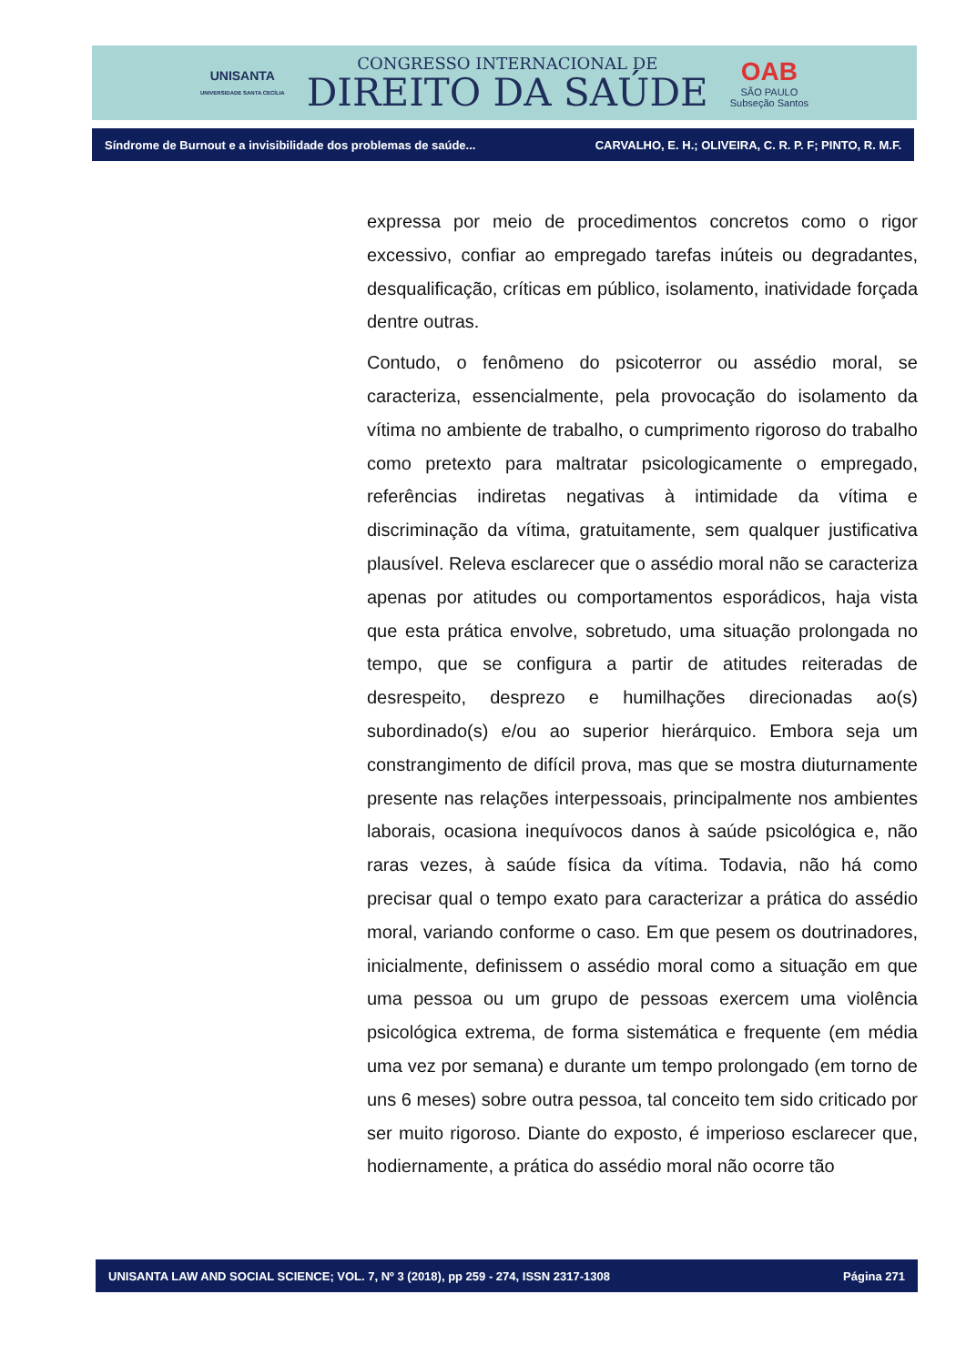UNISANTA
UNIVERSIDADE SANTA CECÍLIA
CONGRESSO INTERNACIONAL DE
DIREITO DA SAÚDE
OAB
SÃO PAULO
Subseção Santos
Síndrome de Burnout e a invisibilidade dos problemas de saúde... CARVALHO, E. H.; OLIVEIRA, C. R. P. F; PINTO, R. M.F.
expressa por meio de procedimentos concretos como o rigor excessivo, confiar ao empregado tarefas inúteis ou degradantes, desqualificação, críticas em público, isolamento, inatividade forçada dentre outras.
Contudo, o fenômeno do psicoterror ou assédio moral, se caracteriza, essencialmente, pela provocação do isolamento da vítima no ambiente de trabalho, o cumprimento rigoroso do trabalho como pretexto para maltratar psicologicamente o empregado, referências indiretas negativas à intimidade da vítima e discriminação da vítima, gratuitamente, sem qualquer justificativa plausível. Releva esclarecer que o assédio moral não se caracteriza apenas por atitudes ou comportamentos esporádicos, haja vista que esta prática envolve, sobretudo, uma situação prolongada no tempo, que se configura a partir de atitudes reiteradas de desrespeito, desprezo e humilhações direcionadas ao(s) subordinado(s) e/ou ao superior hierárquico. Embora seja um constrangimento de difícil prova, mas que se mostra diuturnamente presente nas relações interpessoais, principalmente nos ambientes laborais, ocasiona inequívocos danos à saúde psicológica e, não raras vezes, à saúde física da vítima. Todavia, não há como precisar qual o tempo exato para caracterizar a prática do assédio moral, variando conforme o caso. Em que pesem os doutrinadores, inicialmente, definissem o assédio moral como a situação em que uma pessoa ou um grupo de pessoas exercem uma violência psicológica extrema, de forma sistemática e frequente (em média uma vez por semana) e durante um tempo prolongado (em torno de uns 6 meses) sobre outra pessoa, tal conceito tem sido criticado por ser muito rigoroso. Diante do exposto, é imperioso esclarecer que, hodiernamente, a prática do assédio moral não ocorre tão
UNISANTA LAW AND SOCIAL SCIENCE; VOL. 7, Nº 3 (2018), pp 259 - 274, ISSN 2317-1308 Página 271